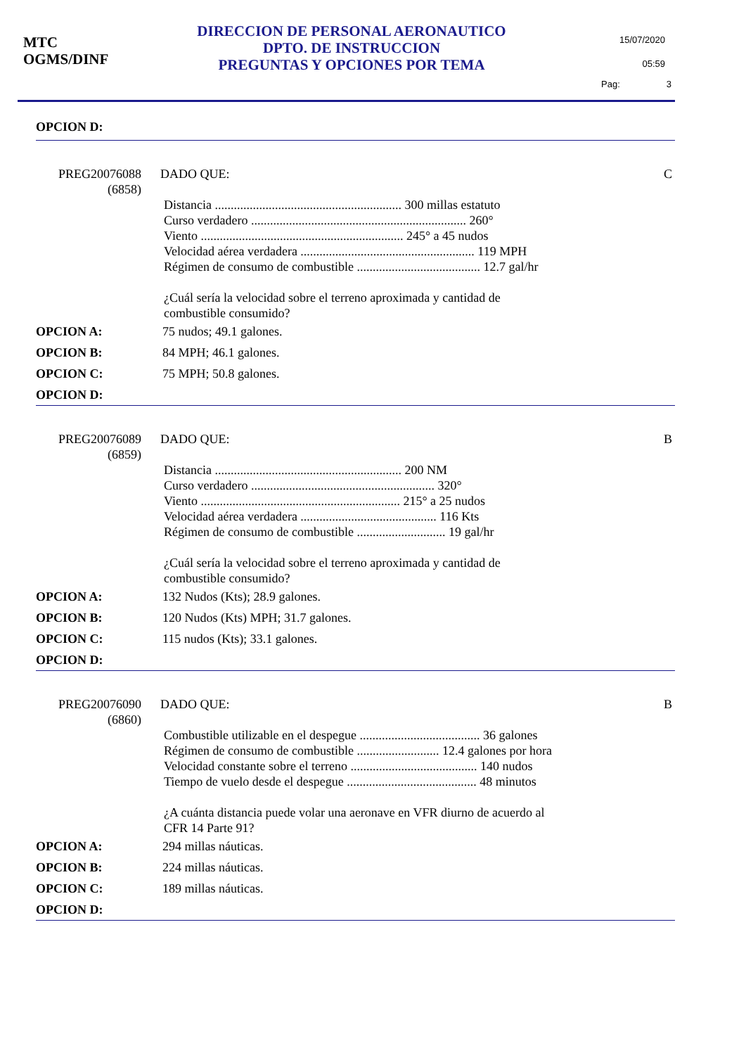MTC
OGMS/DINF
DIRECCION DE PERSONAL AERONAUTICO
DPTO. DE INSTRUCCION
PREGUNTAS Y OPCIONES POR TEMA
15/07/2020
05:59
Pag: 3
OPCION D:
PREG20076088
(6858)
DADO QUE: C
Distancia ........................................................... 300 millas estatuto
Curso verdadero .................................................................... 260°
Viento ................................................................ 245° a 45 nudos
Velocidad aérea verdadera ....................................................... 119 MPH
Régimen de consumo de combustible ....................................... 12.7 gal/hr
¿Cuál sería la velocidad sobre el terreno aproximada y cantidad de
combustible consumido?
OPCION A: 75 nudos; 49.1 galones.
OPCION B: 84 MPH; 46.1 galones.
OPCION C: 75 MPH; 50.8 galones.
OPCION D:
PREG20076089
(6859)
DADO QUE: B
Distancia ........................................................... 200 NM
Curso verdadero .......................................................... 320°
Viento ............................................................... 215° a 25 nudos
Velocidad aérea verdadera ........................................... 116 Kts
Régimen de consumo de combustible ............................ 19 gal/hr
¿Cuál sería la velocidad sobre el terreno aproximada y cantidad de
combustible consumido?
OPCION A: 132 Nudos (Kts); 28.9 galones.
OPCION B: 120 Nudos (Kts) MPH; 31.7 galones.
OPCION C: 115 nudos (Kts); 33.1 galones.
OPCION D:
PREG20076090
(6860)
DADO QUE: B
Combustible utilizable en el despegue ...................................... 36 galones
Régimen de consumo de combustible .......................... 12.4 galones por hora
Velocidad constante sobre el terreno ........................................ 140 nudos
Tiempo de vuelo desde el despegue ......................................... 48 minutos
¿A cuánta distancia puede volar una aeronave en VFR diurno de acuerdo al
CFR 14 Parte 91?
OPCION A: 294 millas náuticas.
OPCION B: 224 millas náuticas.
OPCION C: 189 millas náuticas.
OPCION D: